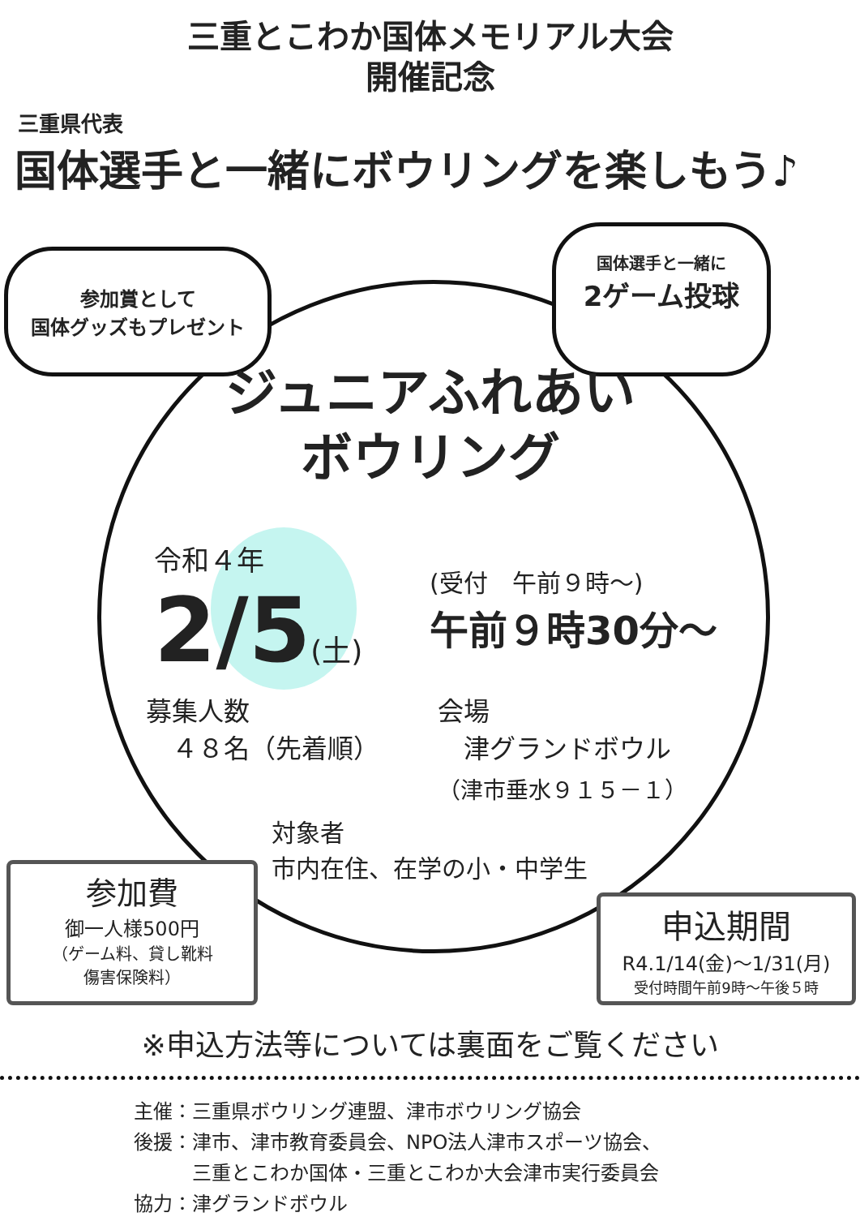三重とこわか国体メモリアル大会
開催記念
三重県代表
国体選手と一緒にボウリングを楽しもう♪
参加賞として
国体グッズもプレゼント
国体選手と一緒に
2ゲーム投球
ジュニアふれあい
ボウリング
令和４年
2/5(土)
(受付　午前９時～)
午前９時30分～
募集人数
　４８名（先着順）
会場
　津グランドボウル
（津市垂水９１５－１）
対象者
市内在住、在学の小・中学生
参加費
御一人様500円
（ゲーム料、貸し靴料
傷害保険料）
申込期間
R4.1/14(金)～1/31(月)
受付時間午前9時～午後５時
※申込方法等については裏面をご覧ください
主催：三重県ボウリング連盟、津市ボウリング協会
後援：津市、津市教育委員会、NPO法人津市スポーツ協会、
　　　三重とこわか国体・三重とこわか大会津市実行委員会
協力：津グランドボウル